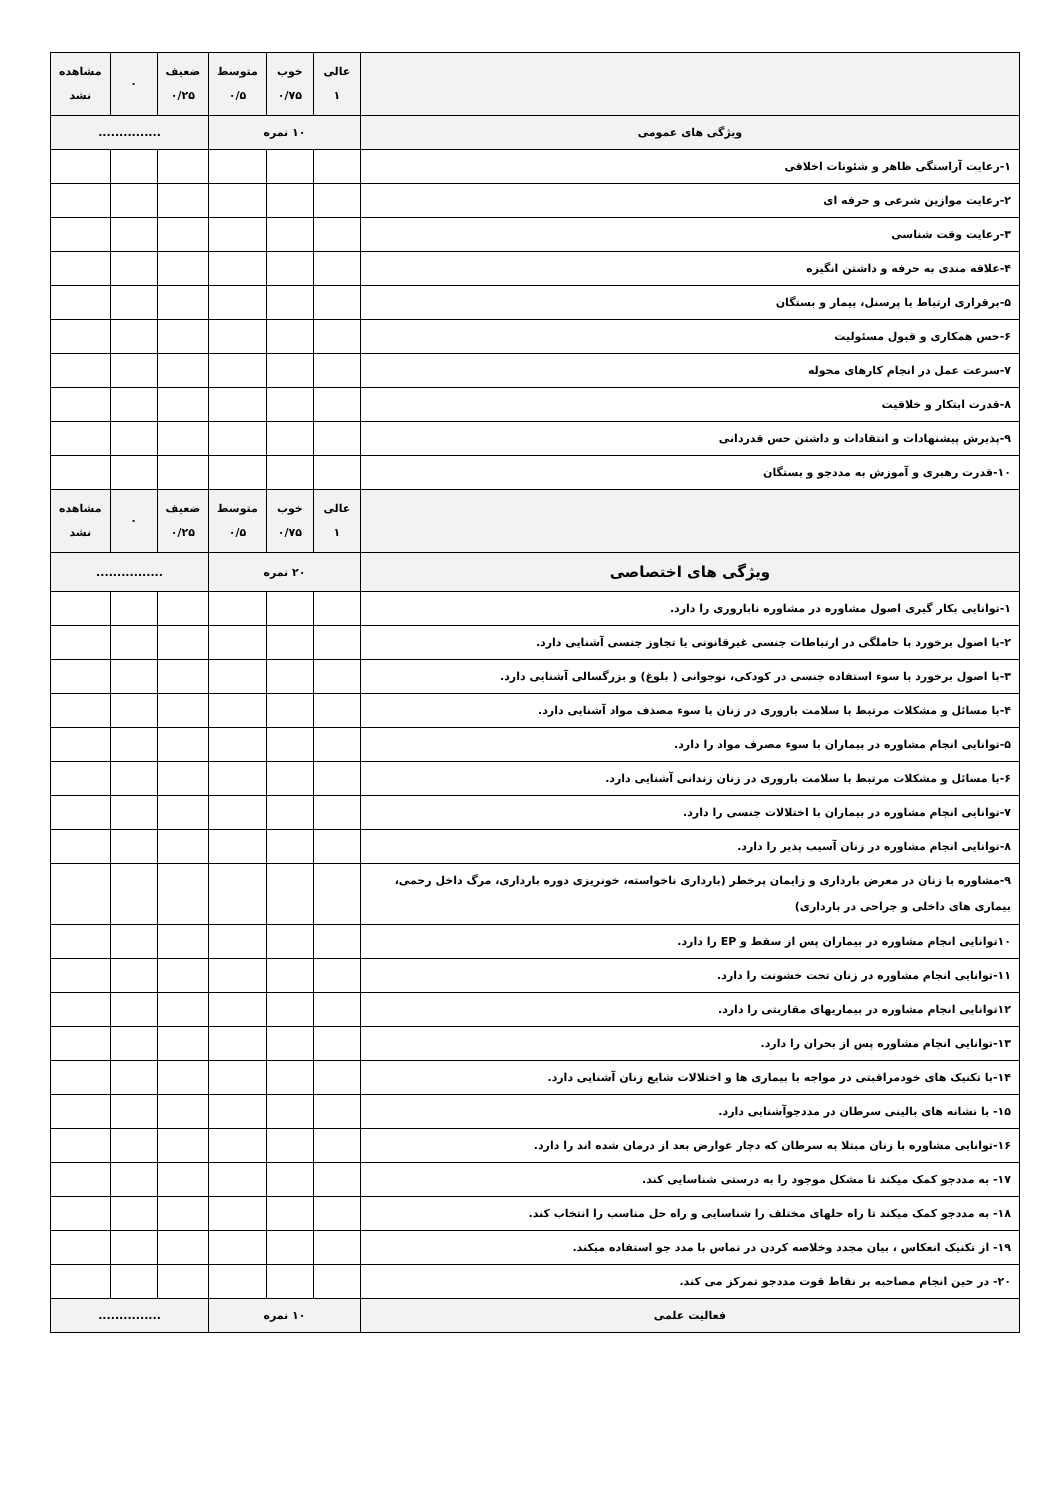| | عالی ۱ | خوب ۰/۷۵ | متوسط ۰/۵ | ضعیف ۰/۲۵ | ۰ | مشاهده نشد |
| ویژگی های عمومی | ۱۰ نمره | | | ............... | | |
| ۱-رعایت آراستگی ظاهر و شئونات اخلاقی | | | | | | |
| ۲-رعایت موازین شرعی و حرفه ای | | | | | | |
| ۳-رعایت وقت شناسی | | | | | | |
| ۴-علاقه مندی به حرفه و داشتن انگیزه | | | | | | |
| ۵-برقراری ارتباط با پرسنل، بیمار و بستگان | | | | | | |
| ۶-حس همکاری و قبول مسئولیت | | | | | | |
| ۷-سرعت عمل در انجام کارهای محوله | | | | | | |
| ۸-قدرت ابتکار و خلاقیت | | | | | | |
| ۹-پذیرش پیشنهادات و انتقادات و داشتن حس قدردانی | | | | | | |
| ۱۰-قدرت رهبری و آموزش به مددجو و بستگان | | | | | | |
| | عالی ۱ | خوب ۰/۷۵ | متوسط ۰/۵ | ضعیف ۰/۲۵ | ۰ | مشاهده نشد |
| ویژگی های اختصاصی | ۲۰ نمره | | | ................ | | |
| ۱-توانایی بکار گیری اصول مشاوره در مشاوره ناباروری را دارد. | | | | | | |
| ۲-با اصول برخورد با حاملگی در ارتباطات جنسی غیرقانونی یا تجاوز جنسی آشنایی دارد. | | | | | | |
| ۳-با اصول برخورد با سوء استفاده جنسی در کودکی، نوجوانی ( بلوغ) و بزرگسالی آشنایی دارد. | | | | | | |
| ۴-با مسائل و مشکلات مرتبط با سلامت باروری در زنان با سوء مصذف مواد آشنایی دارد. | | | | | | |
| ۵-توانایی انجام مشاوره در بیماران با سوء مصرف مواد را دارد. | | | | | | |
| ۶-با مسائل و مشکلات مرتبط با سلامت باروری در زنان زندانی آشنایی دارد. | | | | | | |
| ۷-توانایی انجام مشاوره در بیماران با اختلالات جنسی را دارد. | | | | | | |
| ۸-توانایی انجام مشاوره در زنان آسیب پذیر را دارد. | | | | | | |
| ۹-مشاوره با زنان در معرض بارداری و زایمان پرخطر (بارداری ناخواسته، خونریزی دوره بارداری، مرگ داخل رحمی، بیماری های داخلی و جراحی در بارداری) | | | | | | |
| ۱۰توانایی انجام مشاوره در بیماران پس از سقط و EP را دارد. | | | | | | |
| ۱۱-توانایی انجام مشاوره در زنان تحت خشونت را دارد. | | | | | | |
| ۱۲توانایی انجام مشاوره در بیماریهای مقاربتی را دارد. | | | | | | |
| ۱۳-توانایی انجام مشاوره پس از بحران را دارد. | | | | | | |
| ۱۴-با تکنیک های خودمراقبتی در مواجه با بیماری ها و اختلالات شایع زنان آشنایی دارد. | | | | | | |
| ۱۵- با نشانه های بالینی سرطان در مددجوآشنایی دارد. | | | | | | |
| ۱۶-توانایی مشاوره با زنان مبتلا به سرطان که دچار عوارض بعد از درمان شده اند را دارد. | | | | | | |
| ۱۷- به مددجو کمک میکند تا مشکل موجود را به درستی شناسایی کند. | | | | | | |
| ۱۸- به مددجو کمک میکند تا راه حلهای مختلف را شناسایی و راه حل مناسب را انتخاب کند. | | | | | | |
| ۱۹- از تکنیک انعکاس ، بیان مجدد وخلاصه کردن در تماس با مدد جو استفاده میکند. | | | | | | |
| ۲۰- در حین انجام مصاحبه بر نقاط قوت مددجو تمرکز می کند. | | | | | | |
| فعالیت علمی | ۱۰ نمره | | | ............... | | |